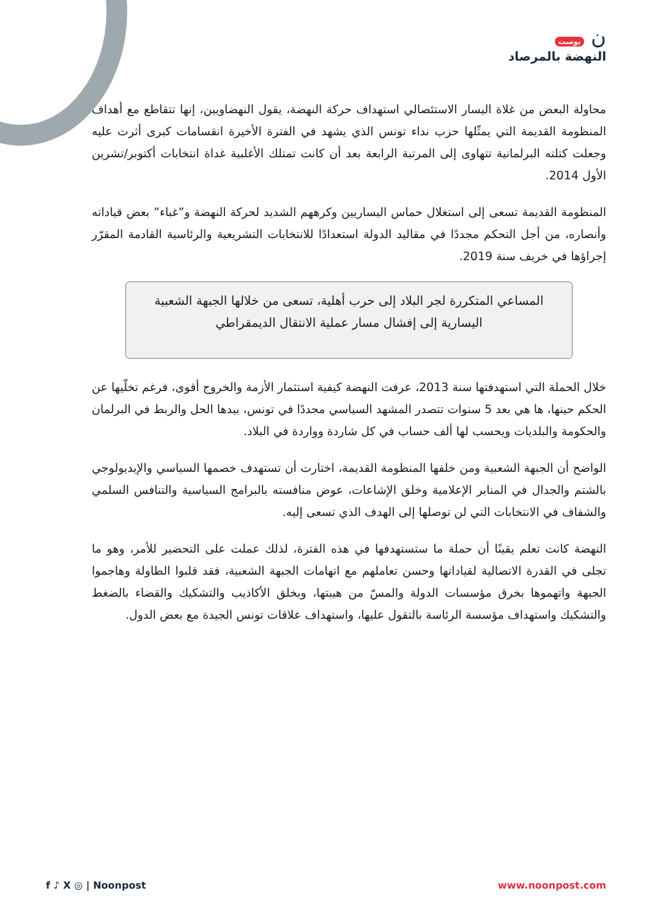ن بوست
النهضة بالمرصاد
محاولة البعض من غلاة اليسار الاستئصالي استهداف حركة النهضة، يقول النهضاويين، إنها تتقاطع مع أهداف المنظومة القديمة التي يمثّلها حزب نداء تونس الذي يشهد في الفترة الأخيرة انقسامات كبرى أثرت عليه وجعلت كتلته البرلمانية تتهاوى إلى المرتبة الرابعة بعد أن كانت تمتلك الأغلبية غداة انتخابات أكتوبر/تشرين الأول 2014.
المنظومة القديمة تسعى إلى استغلال حماس اليساريين وكرههم الشديد لحركة النهضة و”غباء” بعض قياداته وأنصاره، من أجل التحكم مجددًا في مقاليد الدولة استعدادًا للانتخابات التشريعية والرئاسية القادمة المقرّر إجراؤها في خريف سنة 2019.
المساعي المتكررة لجر البلاد إلى حرب أهلية، تسعى من خلالها الجبهة الشعبية اليسارية إلى إفشال مسار عملية الانتقال الديمقراطي
خلال الحملة التي استهدفتها سنة 2013، عرفت النهضة كيفية استثمار الأزمة والخروج أقوى، فرغم تخلّيها عن الحكم حينها، ها هي بعد 5 سنوات تتصدر المشهد السياسي مجددًا في تونس، بيدها الحل والربط في البرلمان والحكومة والبلديات ويحسب لها ألف حساب في كل شاردة وواردة في البلاد.
الواضح أن الجبهة الشعبية ومن خلفها المنظومة القديمة، اختارت أن تستهدف خصمها السياسي والإيديولوجي بالشتم والجدال في المنابر الإعلامية وخلق الإشاعات، عوض منافسته بالبرامج السياسية والتنافس السلمي والشفاف في الانتخابات التي لن توصلها إلى الهدف الذي تسعى إليه.
النهضة كانت تعلم يقينًا أن حملة ما ستستهدفها في هذه الفترة، لذلك عملت على التحضير للأمر، وهو ما تجلى في القدرة الاتصالية لقياداتها وحسن تعاملهم مع اتهامات الجبهة الشعبية، فقد قلبوا الطاولة وهاجموا الجبهة واتهموها بخرق مؤسسات الدولة والمسّ من هيبتها، وبخلق الأكاذيب والتشكيك والقضاء بالضغط والتشكيك واستهداف مؤسسة الرئاسة بالتقول عليها، واستهداف علاقات تونس الجيدة مع بعض الدول.
f ♪ X ◎ | Noonpost www.noonpost.com